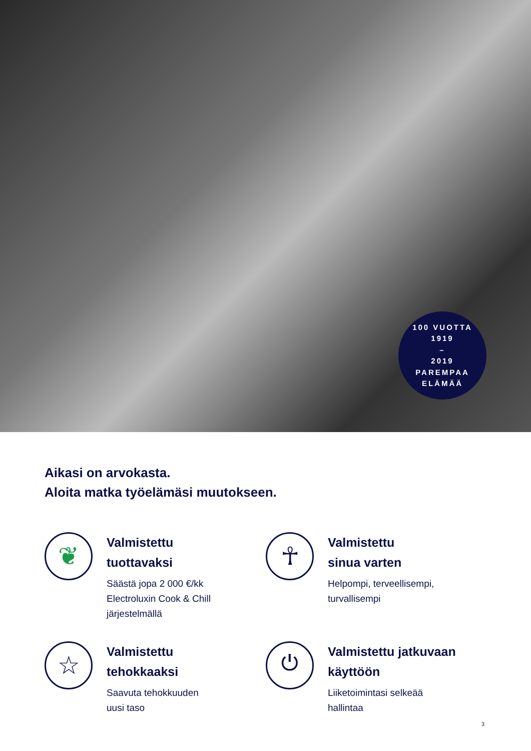100 VUOTTA
1919
–
2019
PAREMPAA ELÄMÄÄ
Aikasi on arvokasta.
Aloita matka työelämäsi muutokseen.
❦
Valmistettu
tuottavaksi
Säästä jopa 2 000 €/kk
Electroluxin Cook & Chill
järjestelmällä
☥
Valmistettu
sinua varten
Helpompi, terveellisempi,
turvallisempi
☆
Valmistettu
tehokkaaksi
Saavuta tehokkuuden
uusi taso
⏻
Valmistettu jatkuvaan
käyttöön
Liiketoimintasi selkeää
hallintaa
3